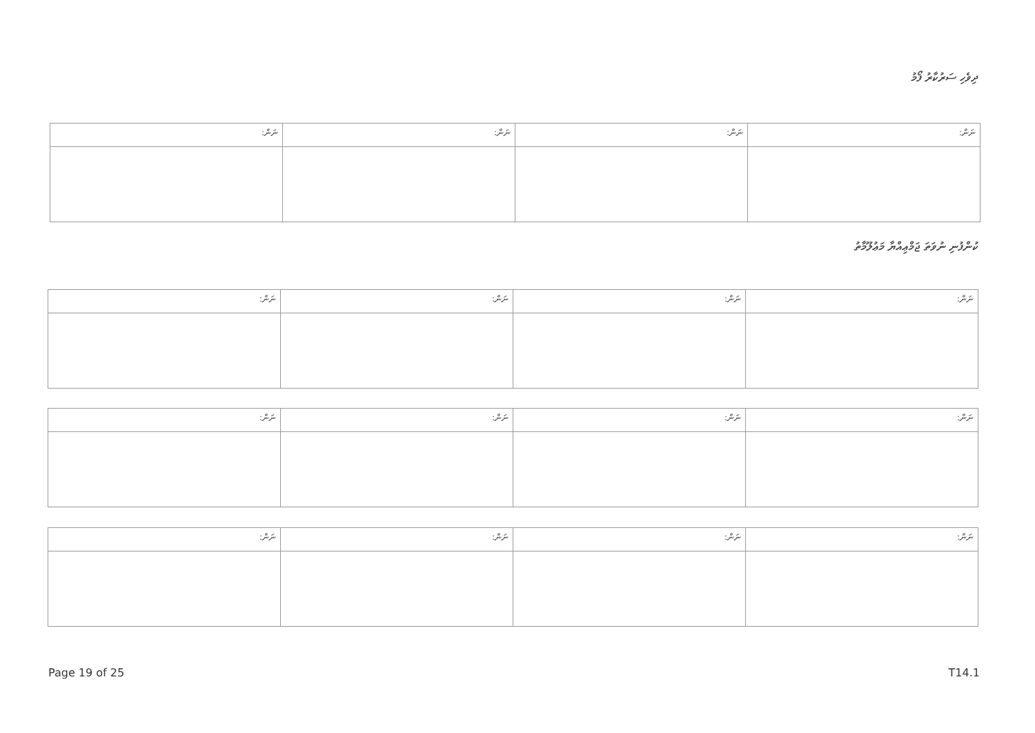ދިވެހި ސަރުކާރު ފޯމު
| ނަން: | ނަން: | ނަން: | ނަން: |
ކުންފުނި ނުވަތަ ޖަމްޢިއްޔާ މަޢުލޫމާތު
| ނަން: | ނަން: | ނަން: | ނަން: |
| ނަން: | ނަން: | ނަން: | ނަން: |
| ނަން: | ނަން: | ނަން: | ނަން: |
Page 19 of 25 T14.1